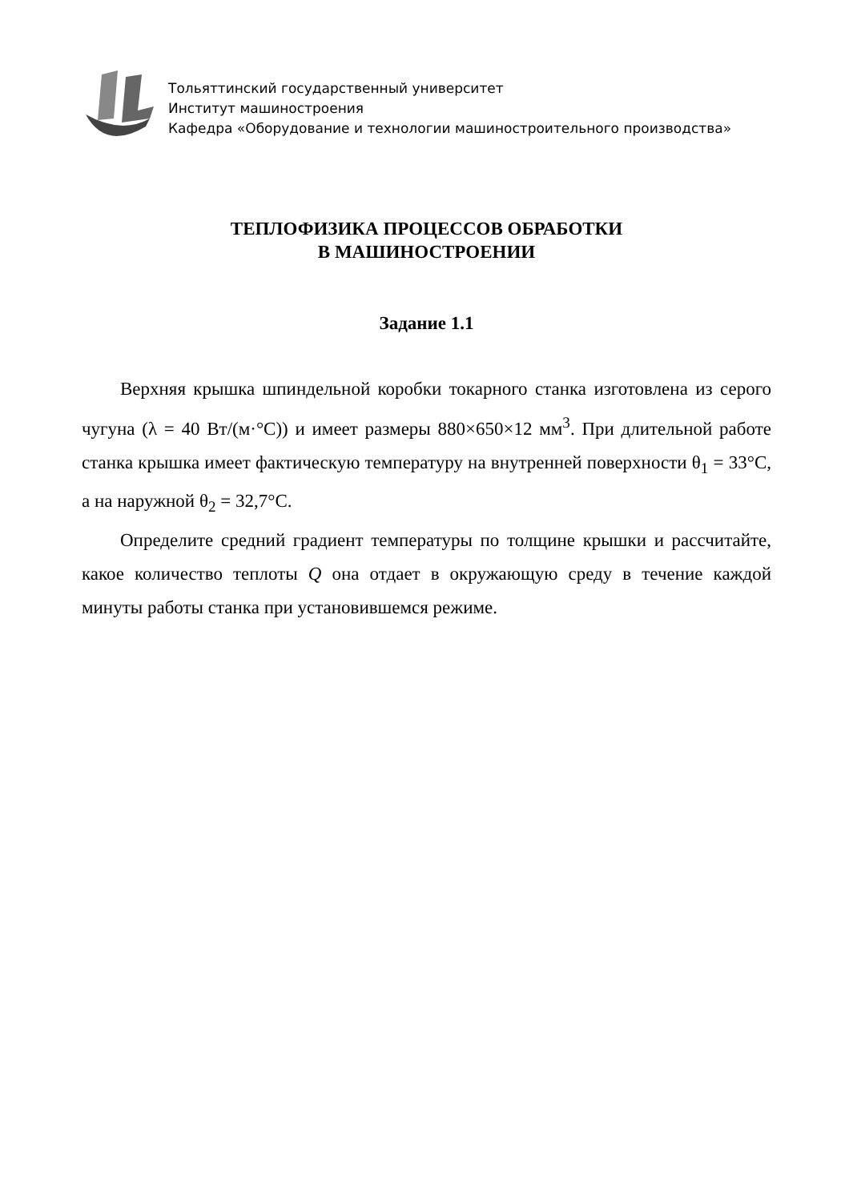Тольяттинский государственный университет
Институт машиностроения
Кафедра «Оборудование и технологии машиностроительного производства»
ТЕПЛОФИЗИКА ПРОЦЕССОВ ОБРАБОТКИ
В МАШИНОСТРОЕНИИ
Задание 1.1
Верхняя крышка шпиндельной коробки токарного станка изготовлена из серого чугуна (λ = 40 Вт/(м·°С)) и имеет размеры 880×650×12 мм<sup>3</sup>. При длительной работе станка крышка имеет фактическую температуру на внутренней поверхности θ<sub>1</sub> = 33°С, а на наружной θ<sub>2</sub> = 32,7°С.
Определите средний градиент температуры по толщине крышки и рассчитайте, какое количество теплоты Q она отдает в окружающую среду в течение каждой минуты работы станка при установившемся режиме.